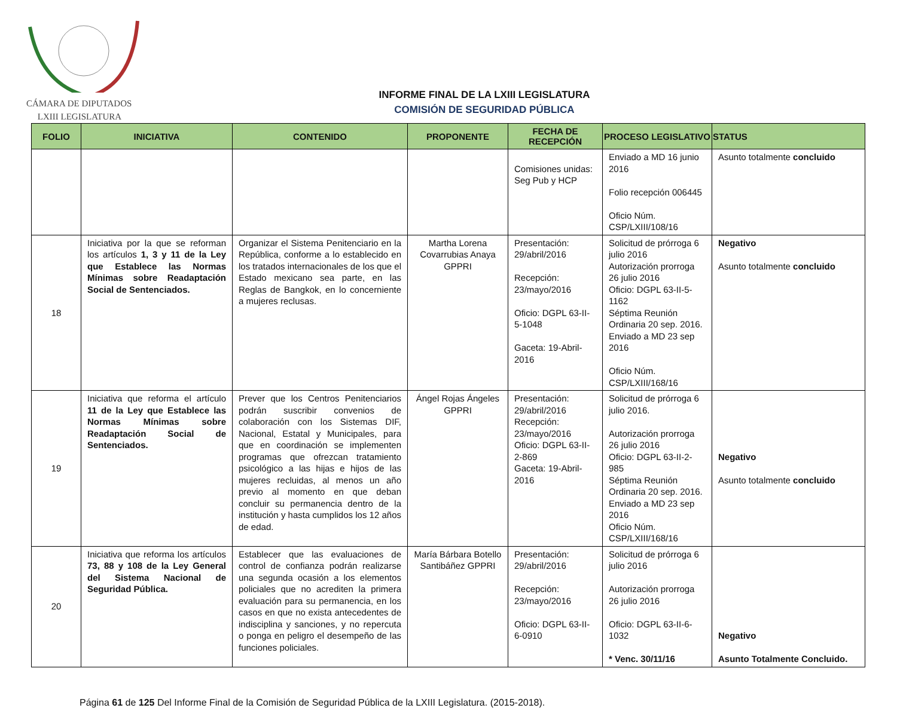CÁMARA DE DIPUTADOS
LXIII LEGISLATURA
INFORME FINAL DE LA LXIII LEGISLATURA
COMISIÓN DE SEGURIDAD PÚBLICA
| FOLIO | INICIATIVA | CONTENIDO | PROPONENTE | FECHA DE RECEPCIÓN | PROCESO LEGISLATIVO | STATUS |
| --- | --- | --- | --- | --- | --- | --- |
| | | | | Comisiones unidas: Seg Pub y HCP | Enviado a MD 16 junio 2016 Folio recepción 006445 Oficio Núm. CSP/LXIII/108/16 | Asunto totalmente concluido |
| 18 | Iniciativa por la que se reforman los artículos 1, 3 y 11 de la Ley que Establece las Normas Mínimas sobre Readaptación Social de Sentenciados. | Organizar el Sistema Penitenciario en la República, conforme a lo establecido en los tratados internacionales de los que el Estado mexicano sea parte, en las Reglas de Bangkok, en lo concerniente a mujeres reclusas. | Martha Lorena Covarrubias Anaya GPPRI | Presentación: 29/abril/2016 Recepción: 23/mayo/2016 Oficio: DGPL 63-II-5-1048 Gaceta: 19-Abril-2016 | Solicitud de prórroga 6 julio 2016 Autorización prorroga 26 julio 2016 Oficio: DGPL 63-II-5-1162 Séptima Reunión Ordinaria 20 sep. 2016. Enviado a MD 23 sep 2016 Oficio Núm. CSP/LXIII/168/16 | Negativo Asunto totalmente concluido |
| 19 | Iniciativa que reforma el artículo 11 de la Ley que Establece las Normas Mínimas sobre Readaptación Social de Sentenciados. | Prever que los Centros Penitenciarios podrán suscribir convenios de colaboración con los Sistemas DIF, Nacional, Estatal y Municipales, para que en coordinación se implementen programas que ofrezcan tratamiento psicológico a las hijas e hijos de las mujeres recluidas, al menos un año previo al momento en que deban concluir su permanencia dentro de la institución y hasta cumplidos los 12 años de edad. | Ángel Rojas Ángeles GPPRI | Presentación: 29/abril/2016 Recepción: 23/mayo/2016 Oficio: DGPL 63-II-2-869 Gaceta: 19-Abril-2016 | Solicitud de prórroga 6 julio 2016. Autorización prorroga 26 julio 2016 Oficio: DGPL 63-II-2-985 Séptima Reunión Ordinaria 20 sep. 2016. Enviado a MD 23 sep 2016 Oficio Núm. CSP/LXIII/168/16 | Negativo Asunto totalmente concluido |
| 20 | Iniciativa que reforma los artículos 73, 88 y 108 de la Ley General del Sistema Nacional de Seguridad Pública. | Establecer que las evaluaciones de control de confianza podrán realizarse una segunda ocasión a los elementos policiales que no acrediten la primera evaluación para su permanencia, en los casos en que no exista antecedentes de indisciplina y sanciones, y no repercuta o ponga en peligro el desempeño de las funciones policiales. | María Bárbara Botello Santibáñez GPPRI | Presentación: 29/abril/2016 Recepción: 23/mayo/2016 Oficio: DGPL 63-II-6-0910 | Solicitud de prórroga 6 julio 2016 Autorización prorroga 26 julio 2016 Oficio: DGPL 63-II-6-1032 * Venc. 30/11/16 | Negativo Asunto Totalmente Concluido. |
Página 61 de 125 Del Informe Final de la Comisión de Seguridad Pública de la LXIII Legislatura. (2015-2018).